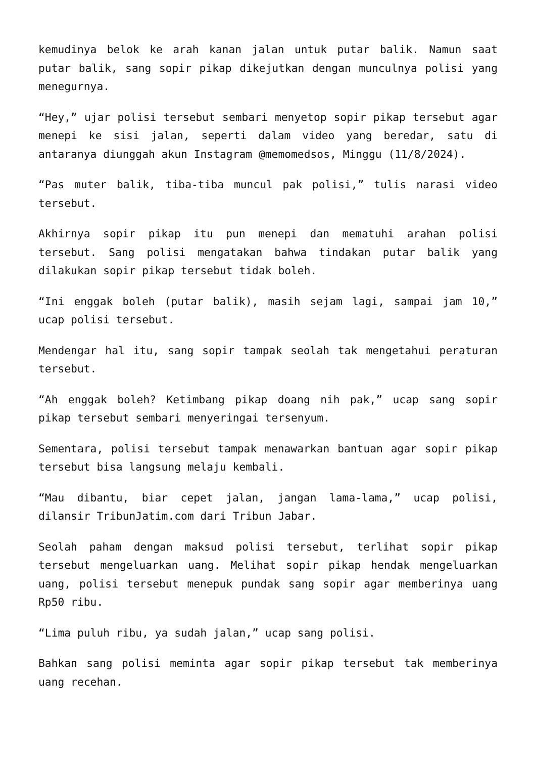kemudinya belok ke arah kanan jalan untuk putar balik. Namun saat putar balik, sang sopir pikap dikejutkan dengan munculnya polisi yang menegurnya.
“Hey,” ujar polisi tersebut sembari menyetop sopir pikap tersebut agar menepi ke sisi jalan, seperti dalam video yang beredar, satu di antaranya diunggah akun Instagram @memomedsos, Minggu (11/8/2024).
“Pas muter balik, tiba-tiba muncul pak polisi,” tulis narasi video tersebut.
Akhirnya sopir pikap itu pun menepi dan mematuhi arahan polisi tersebut. Sang polisi mengatakan bahwa tindakan putar balik yang dilakukan sopir pikap tersebut tidak boleh.
“Ini enggak boleh (putar balik), masih sejam lagi, sampai jam 10,” ucap polisi tersebut.
Mendengar hal itu, sang sopir tampak seolah tak mengetahui peraturan tersebut.
“Ah enggak boleh? Ketimbang pikap doang nih pak,” ucap sang sopir pikap tersebut sembari menyeringai tersenyum.
Sementara, polisi tersebut tampak menawarkan bantuan agar sopir pikap tersebut bisa langsung melaju kembali.
“Mau dibantu, biar cepet jalan, jangan lama-lama,” ucap polisi, dilansir TribunJatim.com dari Tribun Jabar.
Seolah paham dengan maksud polisi tersebut, terlihat sopir pikap tersebut mengeluarkan uang. Melihat sopir pikap hendak mengeluarkan uang, polisi tersebut menepuk pundak sang sopir agar memberinya uang Rp50 ribu.
“Lima puluh ribu, ya sudah jalan,” ucap sang polisi.
Bahkan sang polisi meminta agar sopir pikap tersebut tak memberinya uang recehan.